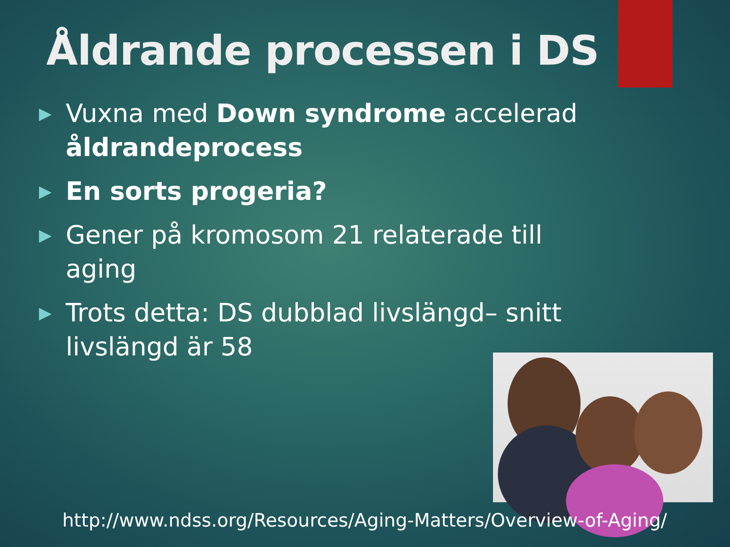Åldrande processen i DS
▶ Vuxna med Down syndrome accelerad åldrandeprocess
▶ En sorts progeria?
▶ Gener på kromosom 21 relaterade till aging
▶ Trots detta: DS dubblad livslängd– snitt livslängd är 58
http://www.ndss.org/Resources/Aging-Matters/Overview-of-Aging/